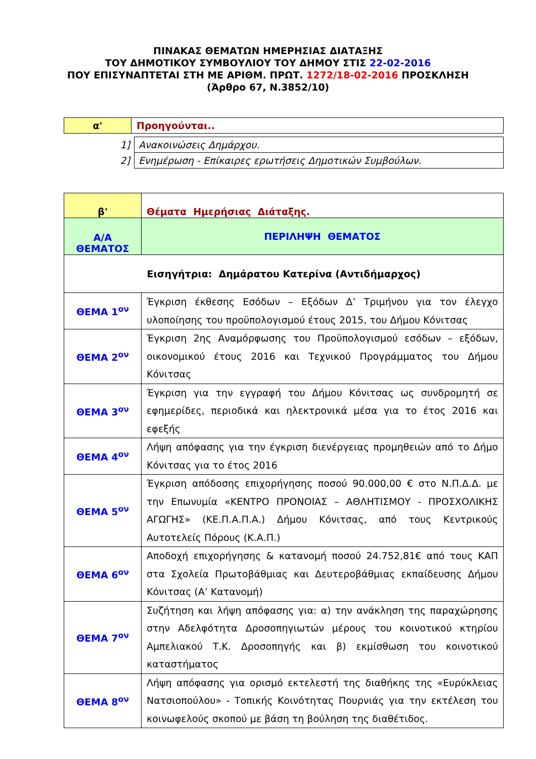ΠΙΝΑΚΑΣ ΘΕΜΑΤΩΝ ΗΜΕΡΗΣΙΑΣ ΔΙΑΤΑΞΗΣ
ΤΟΥ ΔΗΜΟΤΙΚΟΥ ΣΥΜΒΟΥΛΙΟΥ ΤΟΥ ΔΗΜΟΥ ΣΤΙΣ 22-02-2016
ΠΟΥ ΕΠΙΣΥΝΑΠΤΕΤΑΙ ΣΤΗ ΜΕ ΑΡΙΘΜ. ΠΡΩΤ. 1272/18-02-2016 ΠΡΟΣΚΛΗΣΗ
(Άρθρο 67, Ν.3852/10)
| α' | Προηγούνται.. |
| 1] | Ανακοινώσεις Δημάρχου. |
| 2] | Ενημέρωση - Επίκαιρες ερωτήσεις Δημοτικών Συμβούλων. |
| β' | Θέματα Ημερήσιας Διάταξης. |
| Α/Α ΘΕΜΑΤΟΣ | ΠΕΡΙΛΗΨΗ ΘΕΜΑΤΟΣ |
| Εισηγήτρια: Δημάρατου Κατερίνα (Αντιδήμαρχος) | |
| ΘΕΜΑ 1<sup>ον</sup> | Έγκριση έκθεσης Εσόδων – Εξόδων Δ’ Τριμήνου για τον έλεγχο υλοποίησης του προϋπολογισμού έτους 2015, του Δήμου Κόνιτσας |
| ΘΕΜΑ 2<sup>ον</sup> | Έγκριση 2ης Αναμόρφωσης του Προϋπολογισμού εσόδων – εξόδων, οικονομικού έτους 2016 και Τεχνικού Προγράμματος του Δήμου Κόνιτσας |
| ΘΕΜΑ 3<sup>ον</sup> | Έγκριση για την εγγραφή του Δήμου Κόνιτσας ως συνδρομητή σε εφημερίδες, περιοδικά και ηλεκτρονικά μέσα για το έτος 2016 και εφεξής |
| ΘΕΜΑ 4<sup>ον</sup> | Λήψη απόφασης για την έγκριση διενέργειας προμηθειών από το Δήμο Κόνιτσας για το έτος 2016 |
| ΘΕΜΑ 5<sup>ον</sup> | Έγκριση απόδοσης επιχορήγησης ποσού 90.000,00 € στο Ν.Π.Δ.Δ. με την Επωνυμία «ΚΕΝΤΡΟ ΠΡΟΝΟΙΑΣ – ΑΘΛΗΤΙΣΜΟΥ - ΠΡΟΣΧΟΛΙΚΗΣ ΑΓΩΓΗΣ» (ΚΕ.Π.Α.Π.Α.) Δήμου Κόνιτσας, από τους Κεντρικούς Αυτοτελείς Πόρους (Κ.Α.Π.) |
| ΘΕΜΑ 6<sup>ον</sup> | Αποδοχή επιχορήγησης & κατανομή ποσού 24.752,81€ από τους ΚΑΠ στα Σχολεία Πρωτοβάθμιας και Δευτεροβάθμιας εκπαίδευσης Δήμου Κόνιτσας (Α’ Κατανομή) |
| ΘΕΜΑ 7<sup>ον</sup> | Συζήτηση και λήψη απόφασης για: α) την ανάκληση της παραχώρησης στην Αδελφότητα Δροσοπηγιωτών μέρους του κοινοτικού κτηρίου Αμπελιακού Τ.Κ. Δροσοπηγής και β) εκμίσθωση του κοινοτικού καταστήματος |
| ΘΕΜΑ 8<sup>ον</sup> | Λήψη απόφασης για ορισμό εκτελεστή της διαθήκης της «Ευρύκλειας Νατσιοπούλου» - Τοπικής Κοινότητας Πουρνιάς για την εκτέλεση του κοινωφελούς σκοπού με βάση τη βούληση της διαθέτιδος. |